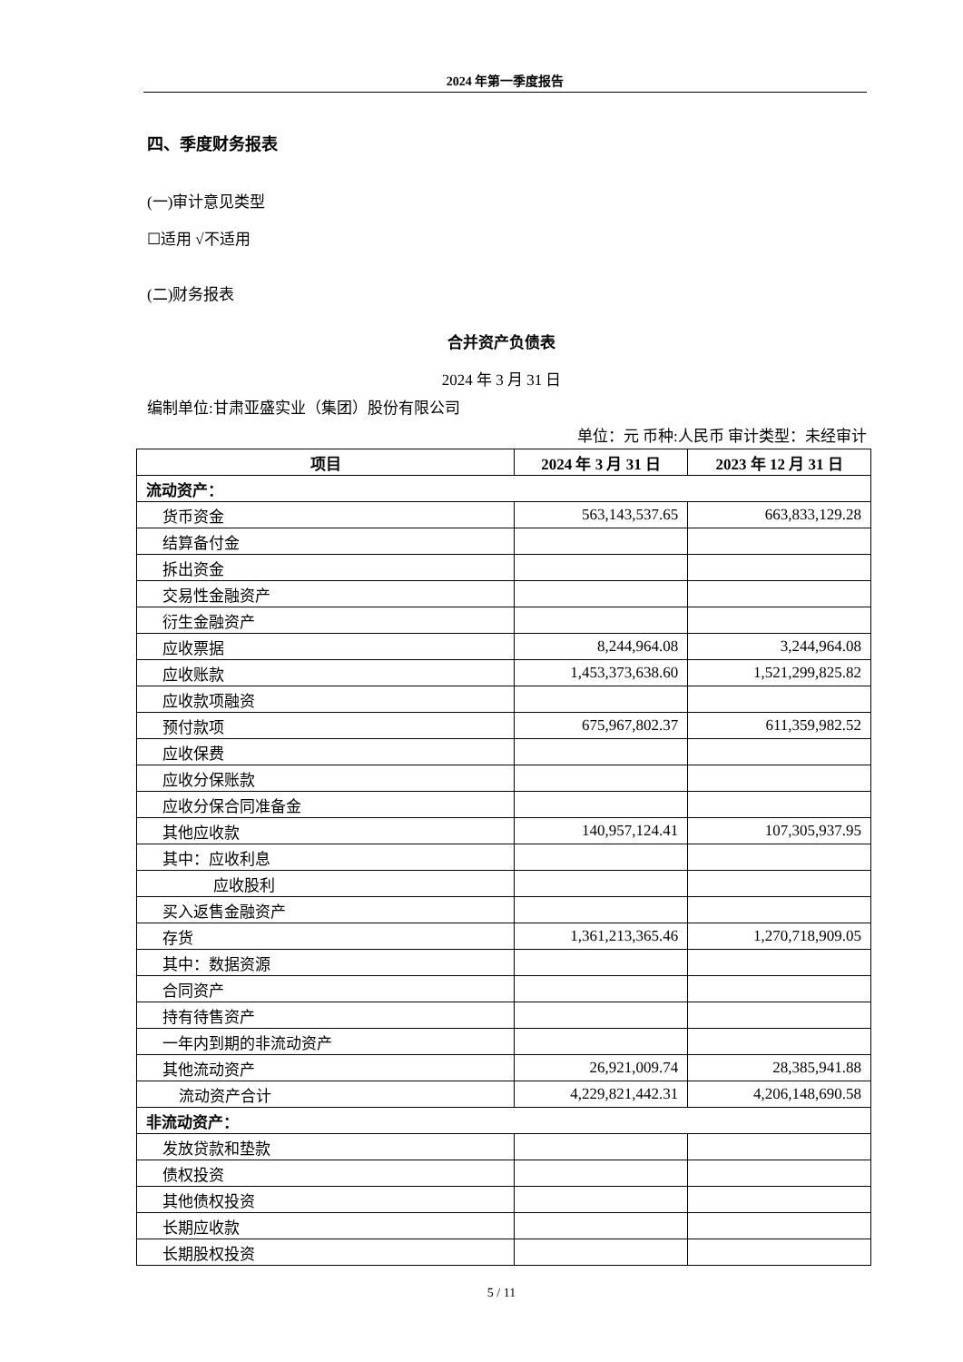2024 年第一季度报告
四、季度财务报表
(一)审计意见类型
☐适用 √不适用
(二)财务报表
合并资产负债表
2024 年 3 月 31 日
编制单位:甘肃亚盛实业（集团）股份有限公司
单位：元 币种:人民币 审计类型：未经审计
| 项目 | 2024 年 3 月 31 日 | 2023 年 12 月 31 日 |
| --- | --- | --- |
| 流动资产： | | |
| 货币资金 | 563,143,537.65 | 663,833,129.28 |
| 结算备付金 | | |
| 拆出资金 | | |
| 交易性金融资产 | | |
| 衍生金融资产 | | |
| 应收票据 | 8,244,964.08 | 3,244,964.08 |
| 应收账款 | 1,453,373,638.60 | 1,521,299,825.82 |
| 应收款项融资 | | |
| 预付款项 | 675,967,802.37 | 611,359,982.52 |
| 应收保费 | | |
| 应收分保账款 | | |
| 应收分保合同准备金 | | |
| 其他应收款 | 140,957,124.41 | 107,305,937.95 |
| 其中：应收利息 | | |
| 应收股利 | | |
| 买入返售金融资产 | | |
| 存货 | 1,361,213,365.46 | 1,270,718,909.05 |
| 其中：数据资源 | | |
| 合同资产 | | |
| 持有待售资产 | | |
| 一年内到期的非流动资产 | | |
| 其他流动资产 | 26,921,009.74 | 28,385,941.88 |
| 流动资产合计 | 4,229,821,442.31 | 4,206,148,690.58 |
| 非流动资产： | | |
| 发放贷款和垫款 | | |
| 债权投资 | | |
| 其他债权投资 | | |
| 长期应收款 | | |
| 长期股权投资 | | |
5 / 11